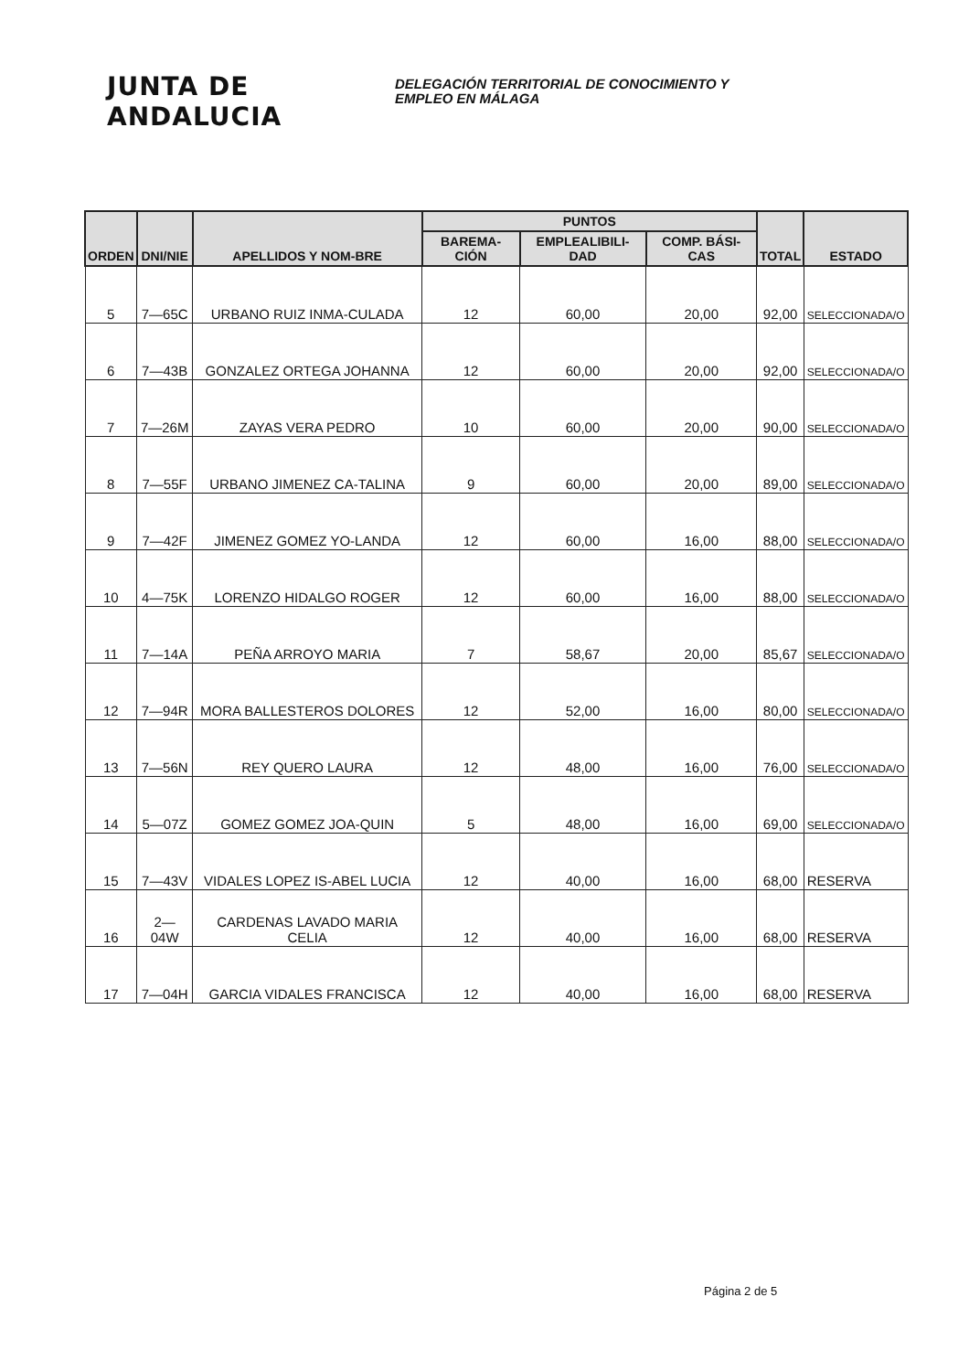JUNTA DE ANDALUCIA
DELEGACIÓN TERRITORIAL DE CONOCIMIENTO Y
EMPLEO EN MÁLAGA
| ORDEN | DNI/NIE | APELLIDOS Y NOM-BRE | PUNTOS | | | TOTAL | ESTADO |
| --- | --- | --- | --- | --- | --- | --- | --- |
| | | | BAREMA-CIÓN | EMPLEALIBILI-DAD | COMP. BÁSI-CAS | | |
| 5 | 7—65C | URBANO RUIZ INMA-CULADA | 12 | 60,00 | 20,00 | 92,00 | SELECCIONADA/O |
| 6 | 7—43B | GONZALEZ ORTEGA JOHANNA | 12 | 60,00 | 20,00 | 92,00 | SELECCIONADA/O |
| 7 | 7—26M | ZAYAS VERA PEDRO | 10 | 60,00 | 20,00 | 90,00 | SELECCIONADA/O |
| 8 | 7—55F | URBANO JIMENEZ CA-TALINA | 9 | 60,00 | 20,00 | 89,00 | SELECCIONADA/O |
| 9 | 7—42F | JIMENEZ GOMEZ YO-LANDA | 12 | 60,00 | 16,00 | 88,00 | SELECCIONADA/O |
| 10 | 4—75K | LORENZO HIDALGO ROGER | 12 | 60,00 | 16,00 | 88,00 | SELECCIONADA/O |
| 11 | 7—14A | PEÑA ARROYO MARIA | 7 | 58,67 | 20,00 | 85,67 | SELECCIONADA/O |
| 12 | 7—94R | MORA BALLESTEROS DOLORES | 12 | 52,00 | 16,00 | 80,00 | SELECCIONADA/O |
| 13 | 7—56N | REY QUERO LAURA | 12 | 48,00 | 16,00 | 76,00 | SELECCIONADA/O |
| 14 | 5—07Z | GOMEZ GOMEZ JOA-QUIN | 5 | 48,00 | 16,00 | 69,00 | SELECCIONADA/O |
| 15 | 7—43V | VIDALES LOPEZ IS-ABEL LUCIA | 12 | 40,00 | 16,00 | 68,00 | RESERVA |
| 16 | 2—04W | CARDENAS LAVADO MARIA CELIA | 12 | 40,00 | 16,00 | 68,00 | RESERVA |
| 17 | 7—04H | GARCIA VIDALES FRANCISCA | 12 | 40,00 | 16,00 | 68,00 | RESERVA |
Página 2 de 5